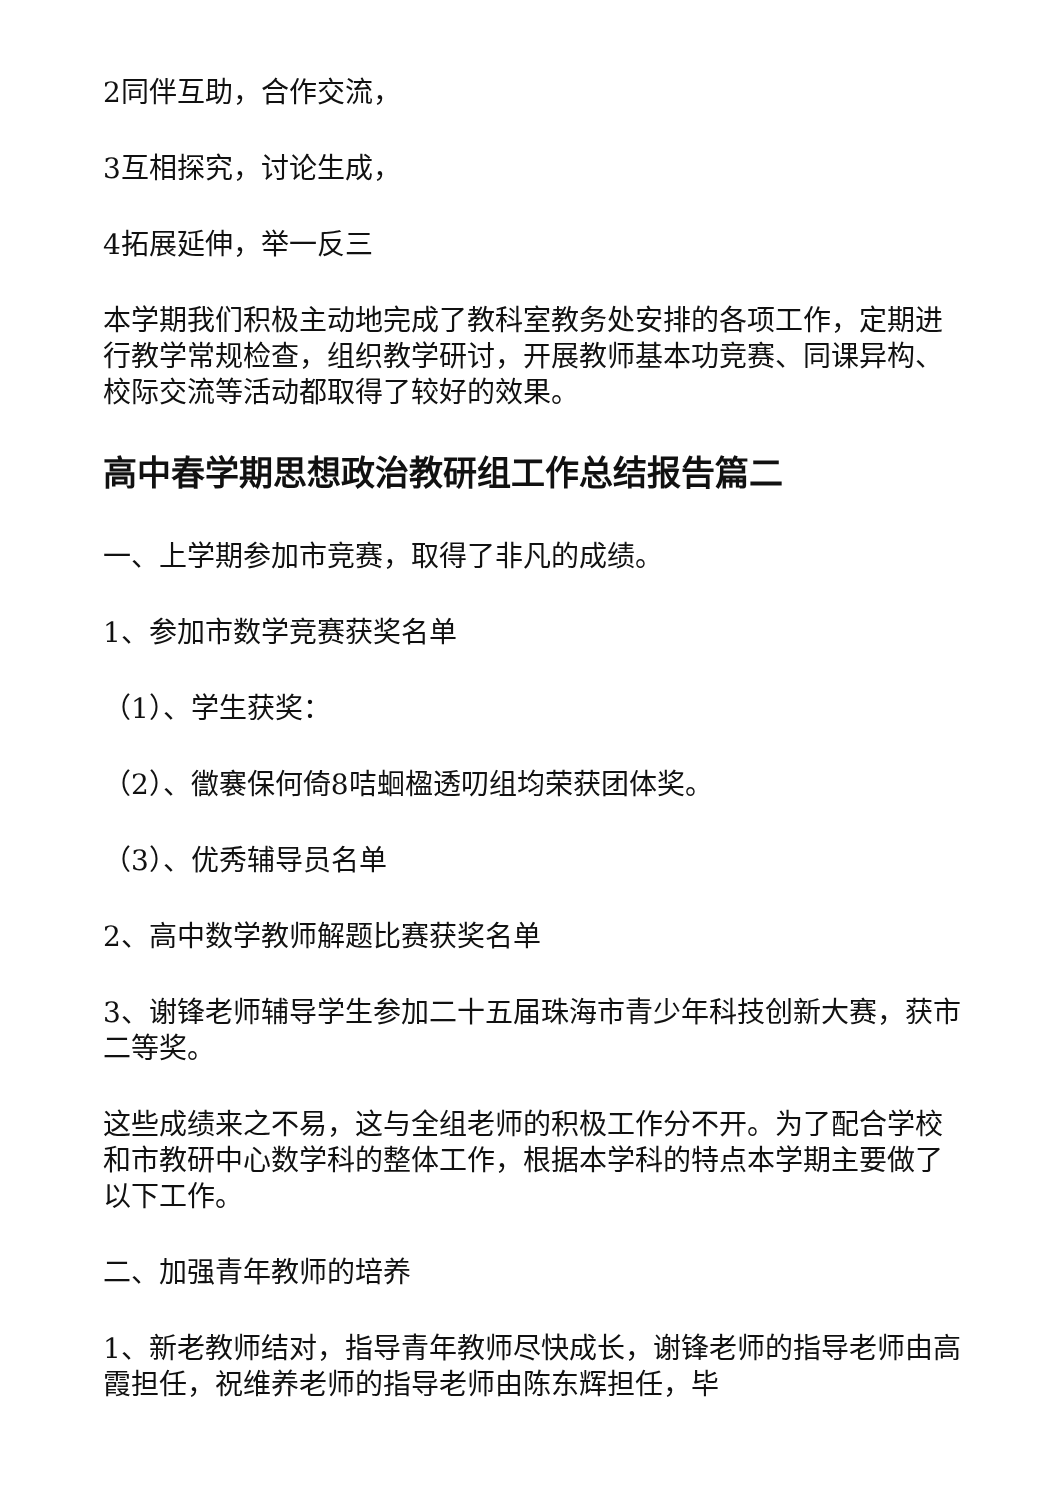2同伴互助，合作交流，
3互相探究，讨论生成，
4拓展延伸，举一反三
本学期我们积极主动地完成了教科室教务处安排的各项工作，定期进行教学常规检查，组织教学研讨，开展教师基本功竞赛、同课异构、校际交流等活动都取得了较好的效果。
高中春学期思想政治教研组工作总结报告篇二
一、上学期参加市竞赛，取得了非凡的成绩。
1、参加市数学竞赛获奖名单
（1）、学生获奖：
（2）、徾褰保何倚8咭蛔楹透叨组均荣获团体奖。
（3）、优秀辅导员名单
2、高中数学教师解题比赛获奖名单
3、谢锋老师辅导学生参加二十五届珠海市青少年科技创新大赛，获市二等奖。
这些成绩来之不易，这与全组老师的积极工作分不开。为了配合学校和市教研中心数学科的整体工作，根据本学科的特点本学期主要做了以下工作。
二、加强青年教师的培养
1、新老教师结对，指导青年教师尽快成长，谢锋老师的指导老师由高霞担任，祝维养老师的指导老师由陈东辉担任，毕